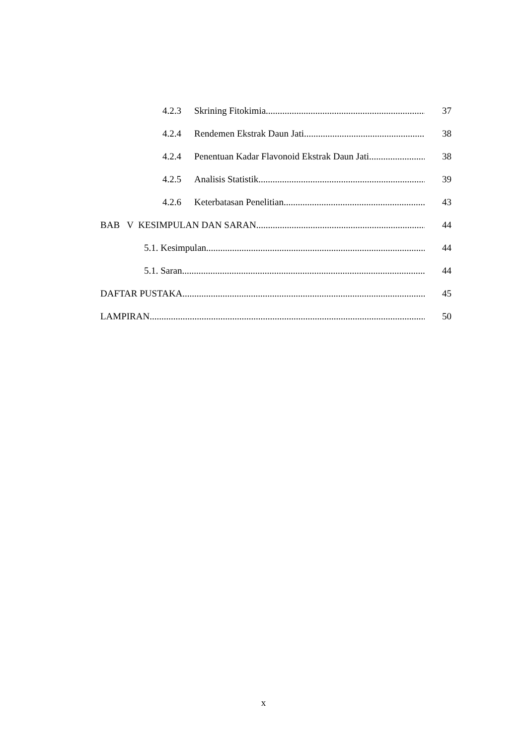4.2.3 Skrining Fitokimia 37
4.2.4 Rendemen Ekstrak Daun Jati 38
4.2.4 Penentuan Kadar Flavonoid Ekstrak Daun Jati 38
4.2.5 Analisis Statistik 39
4.2.6 Keterbatasan Penelitian 43
BAB V KESIMPULAN DAN SARAN 44
5.1. Kesimpulan 44
5.1. Saran 44
DAFTAR PUSTAKA 45
LAMPIRAN 50
x